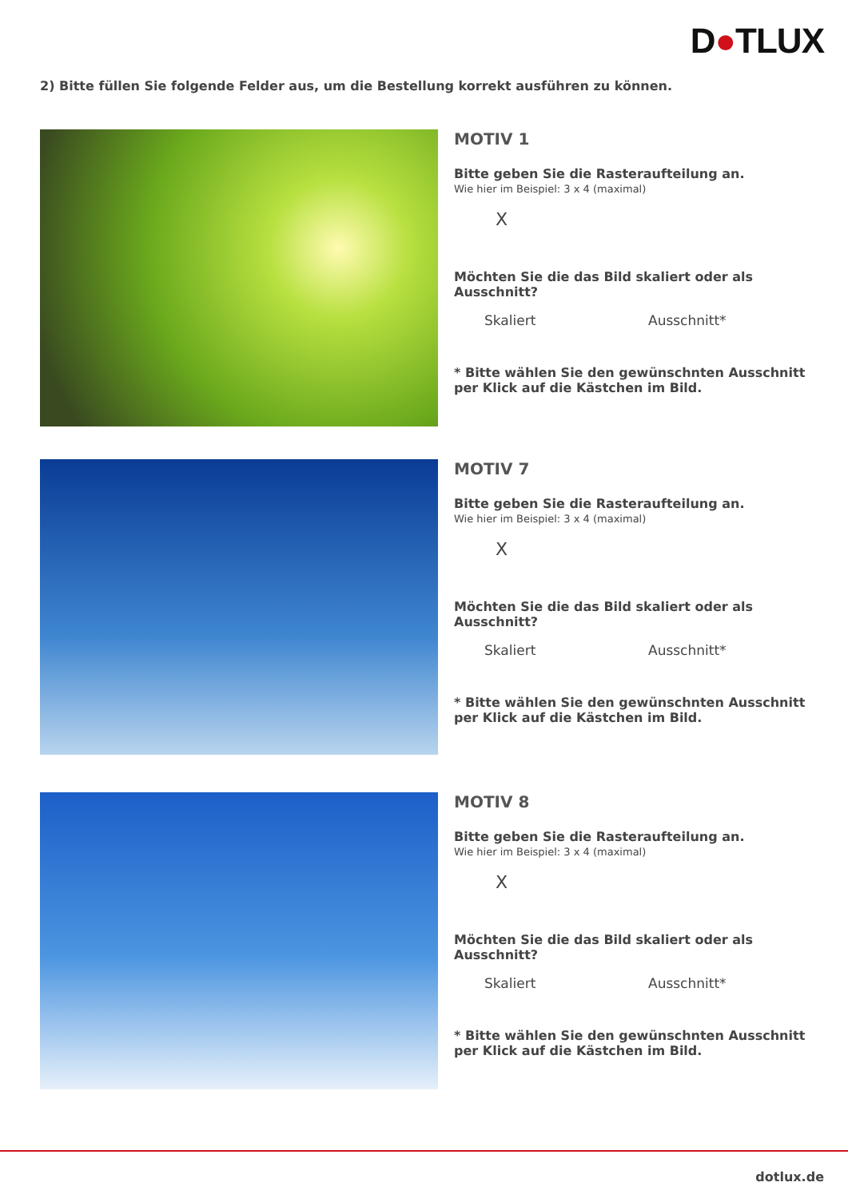D●TLUX
2) Bitte füllen Sie folgende Felder aus, um die Bestellung korrekt ausführen zu können.
MOTIV 1
Bitte geben Sie die Rasteraufteilung an.
Wie hier im Beispiel: 3 x 4 (maximal)
X
Möchten Sie die das Bild skaliert oder als Ausschnitt?
Skaliert Ausschnitt*
* Bitte wählen Sie den gewünschnten Ausschnitt
per Klick auf die Kästchen im Bild.
MOTIV 7
Bitte geben Sie die Rasteraufteilung an.
Wie hier im Beispiel: 3 x 4 (maximal)
X
Möchten Sie die das Bild skaliert oder als Ausschnitt?
Skaliert Ausschnitt*
* Bitte wählen Sie den gewünschnten Ausschnitt
per Klick auf die Kästchen im Bild.
MOTIV 8
Bitte geben Sie die Rasteraufteilung an.
Wie hier im Beispiel: 3 x 4 (maximal)
X
Möchten Sie die das Bild skaliert oder als Ausschnitt?
Skaliert Ausschnitt*
* Bitte wählen Sie den gewünschnten Ausschnitt
per Klick auf die Kästchen im Bild.
dotlux.de